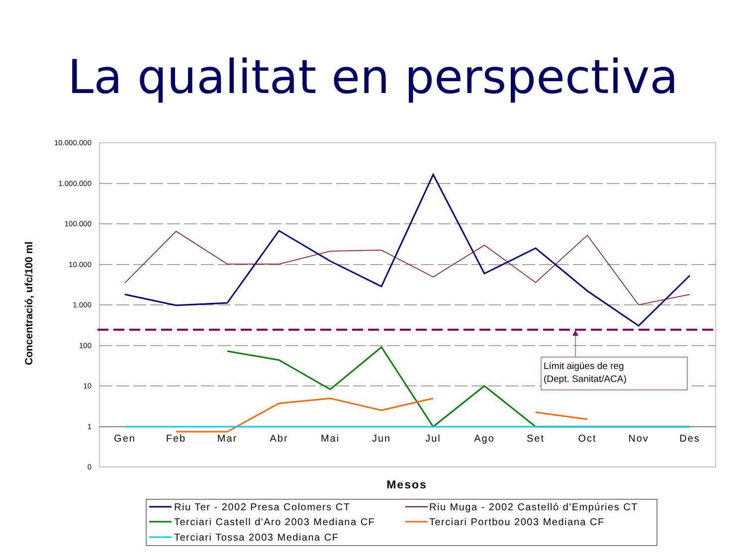La qualitat en perspectiva
10.000.000
1.000.000
100.000
10.000
1.000
100
10
1
0
Gen
Feb
Mar
Abr
Mai
Jun
Jul
Ago
Set
Oct
Nov
Des
Concentració, ufc/100 ml
Mesos
Límit aigües de reg
(Dept. Sanitat/ACA)
Riu Ter - 2002 Presa Colomers CT
Riu Muga - 2002 Castelló d'Empúries CT
Terciari Castell d'Aro 2003 Mediana CF
Terciari Portbou 2003 Mediana CF
Terciari Tossa 2003 Mediana CF